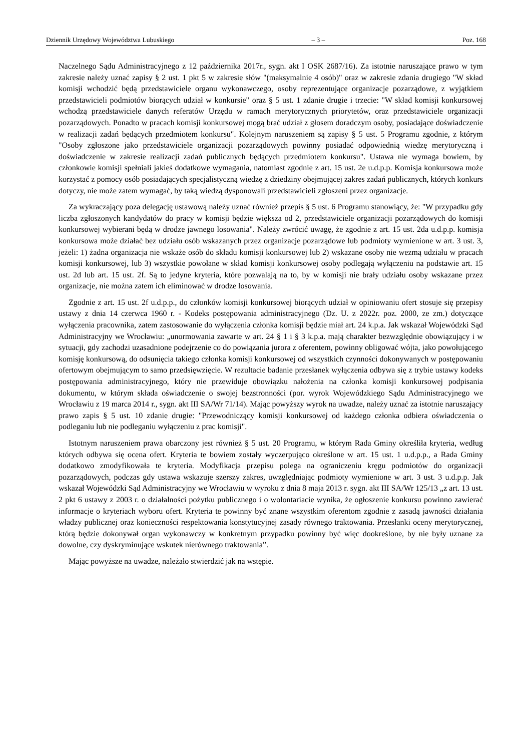Dziennik Urzędowy Województwa Lubuskiego – 3 – Poz. 168
Naczelnego Sądu Administracyjnego z 12 października 2017r., sygn. akt I OSK 2687/16). Za istotnie naruszające prawo w tym zakresie należy uznać zapisy § 2 ust. 1 pkt 5 w zakresie słów "(maksymalnie 4 osób)" oraz w zakresie zdania drugiego "W skład komisji wchodzić będą przedstawiciele organu wykonawczego, osoby reprezentujące organizacje pozarządowe, z wyjątkiem przedstawicieli podmiotów biorących udział w konkursie" oraz § 5 ust. 1 zdanie drugie i trzecie: "W skład komisji konkursowej wchodzą przedstawiciele danych referatów Urzędu w ramach merytorycznych priorytetów, oraz przedstawiciele organizacji pozarządowych. Ponadto w pracach komisji konkursowej mogą brać udział z głosem doradczym osoby, posiadające doświadczenie w realizacji zadań będących przedmiotem konkursu". Kolejnym naruszeniem są zapisy § 5 ust. 5 Programu zgodnie, z którym "Osoby zgłoszone jako przedstawiciele organizacji pozarządowych powinny posiadać odpowiednią wiedzę merytoryczną i doświadczenie w zakresie realizacji zadań publicznych będących przedmiotem konkursu". Ustawa nie wymaga bowiem, by członkowie komisji spełniali jakieś dodatkowe wymagania, natomiast zgodnie z art. 15 ust. 2e u.d.p.p. Komisja konkursowa może korzystać z pomocy osób posiadających specjalistyczną wiedzę z dziedziny obejmującej zakres zadań publicznych, których konkurs dotyczy, nie może zatem wymagać, by taką wiedzą dysponowali przedstawicieli zgłoszeni przez organizacje.
Za wykraczający poza delegację ustawową należy uznać również przepis § 5 ust. 6 Programu stanowiący, że: "W przypadku gdy liczba zgłoszonych kandydatów do pracy w komisji będzie większa od 2, przedstawiciele organizacji pozarządowych do komisji konkursowej wybierani będą w drodze jawnego losowania". Należy zwrócić uwagę, że zgodnie z art. 15 ust. 2da u.d.p.p. komisja konkursowa może działać bez udziału osób wskazanych przez organizacje pozarządowe lub podmioty wymienione w art. 3 ust. 3, jeżeli: 1) żadna organizacja nie wskaże osób do składu komisji konkursowej lub 2) wskazane osoby nie wezmą udziału w pracach komisji konkursowej, lub 3) wszystkie powołane w skład komisji konkursowej osoby podlegają wyłączeniu na podstawie art. 15 ust. 2d lub art. 15 ust. 2f. Są to jedyne kryteria, które pozwalają na to, by w komisji nie brały udziału osoby wskazane przez organizacje, nie można zatem ich eliminować w drodze losowania.
Zgodnie z art. 15 ust. 2f u.d.p.p., do członków komisji konkursowej biorących udział w opiniowaniu ofert stosuje się przepisy ustawy z dnia 14 czerwca 1960 r. - Kodeks postępowania administracyjnego (Dz. U. z 2022r. poz. 2000, ze zm.) dotyczące wyłączenia pracownika, zatem zastosowanie do wyłączenia członka komisji będzie miał art. 24 k.p.a. Jak wskazał Wojewódzki Sąd Administracyjny we Wrocławiu: „unormowania zawarte w art. 24 § 1 i § 3 k.p.a. mają charakter bezwzględnie obowiązujący i w sytuacji, gdy zachodzi uzasadnione podejrzenie co do powiązania jurora z oferentem, powinny obligować wójta, jako powołującego komisję konkursową, do odsunięcia takiego członka komisji konkursowej od wszystkich czynności dokonywanych w postępowaniu ofertowym obejmującym to samo przedsięwzięcie. W rezultacie badanie przesłanek wyłączenia odbywa się z trybie ustawy kodeks postępowania administracyjnego, który nie przewiduje obowiązku nałożenia na członka komisji konkursowej podpisania dokumentu, w którym składa oświadczenie o swojej bezstronności (por. wyrok Wojewódzkiego Sądu Administracyjnego we Wrocławiu z 19 marca 2014 r., sygn. akt III SA/Wr 71/14). Mając powyższy wyrok na uwadze, należy uznać za istotnie naruszający prawo zapis § 5 ust. 10 zdanie drugie: "Przewodniczący komisji konkursowej od każdego członka odbiera oświadczenia o podleganiu lub nie podleganiu wyłączeniu z prac komisji".
Istotnym naruszeniem prawa obarczony jest również § 5 ust. 20 Programu, w którym Rada Gminy określiła kryteria, według których odbywa się ocena ofert. Kryteria te bowiem zostały wyczerpująco określone w art. 15 ust. 1 u.d.p.p., a Rada Gminy dodatkowo zmodyfikowała te kryteria. Modyfikacja przepisu polega na ograniczeniu kręgu podmiotów do organizacji pozarządowych, podczas gdy ustawa wskazuje szerszy zakres, uwzględniając podmioty wymienione w art. 3 ust. 3 u.d.p.p. Jak wskazał Wojewódzki Sąd Administracyjny we Wrocławiu w wyroku z dnia 8 maja 2013 r. sygn. akt III SA/Wr 125/13 „z art. 13 ust. 2 pkt 6 ustawy z 2003 r. o działalności pożytku publicznego i o wolontariacie wynika, że ogłoszenie konkursu powinno zawierać informacje o kryteriach wyboru ofert. Kryteria te powinny być znane wszystkim oferentom zgodnie z zasadą jawności działania władzy publicznej oraz konieczności respektowania konstytucyjnej zasady równego traktowania. Przesłanki oceny merytorycznej, którą będzie dokonywał organ wykonawczy w konkretnym przypadku powinny być więc dookreślone, by nie były uznane za dowolne, czy dyskryminujące wskutek nierównego traktowania”.
Mając powyższe na uwadze, należało stwierdzić jak na wstępie.